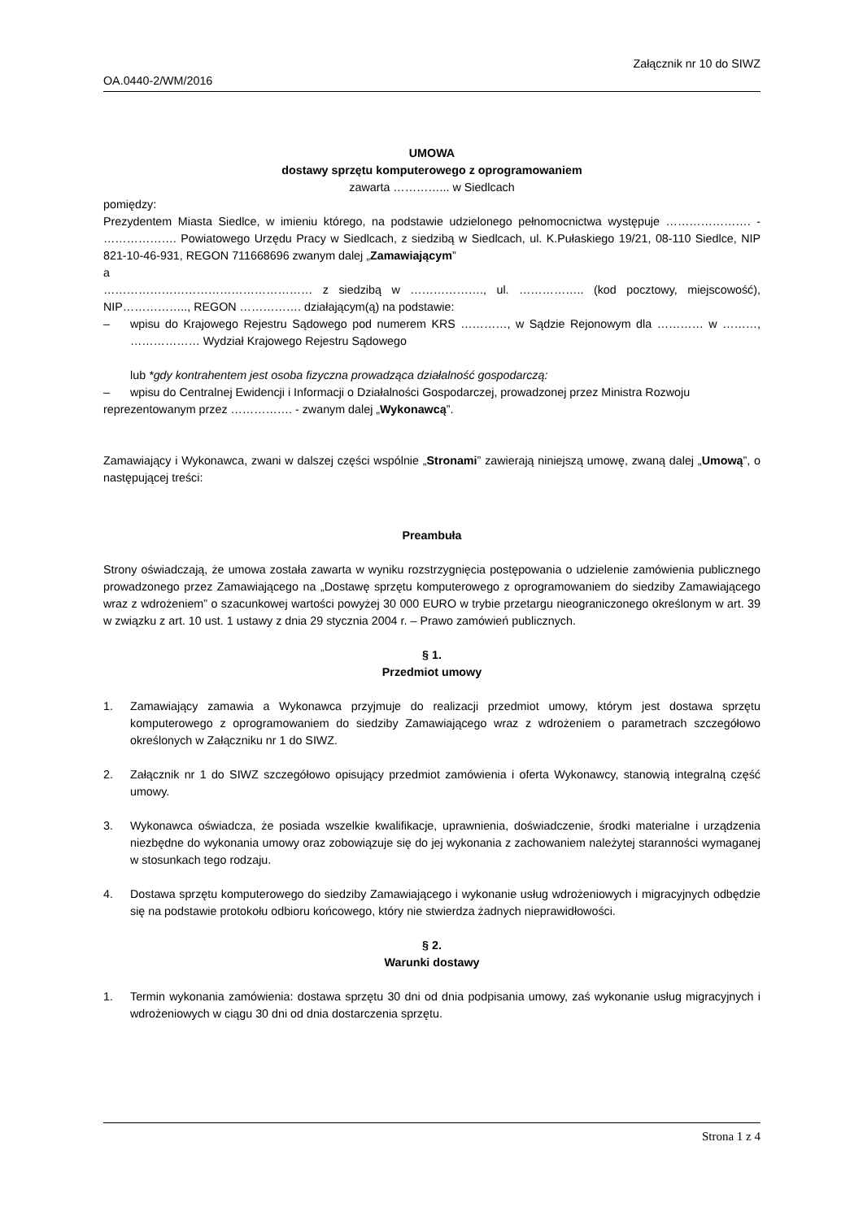Załącznik nr 10 do SIWZ
OA.0440-2/WM/2016
UMOWA
dostawy sprzętu komputerowego z oprogramowaniem
zawarta …………... w Siedlcach
pomiędzy:
Prezydentem Miasta Siedlce, w imieniu którego, na podstawie udzielonego pełnomocnictwa występuje …………………. - ………………. Powiatowego Urzędu Pracy w Siedlcach, z siedzibą w Siedlcach, ul. K.Pułaskiego 19/21, 08-110 Siedlce, NIP 821-10-46-931, REGON 711668696 zwanym dalej „Zamawiającym”
a
……………………………………………… z siedzibą w ………………., ul. …………….. (kod pocztowy, miejscowość), NIP…………….., REGON ……………. działającym(ą) na podstawie:
– wpisu do Krajowego Rejestru Sądowego pod numerem KRS …………, w Sądzie Rejonowym dla ………… w ………, ……………… Wydział Krajowego Rejestru Sądowego
lub *gdy kontrahentem jest osoba fizyczna prowadząca działalność gospodarczą:
– wpisu do Centralnej Ewidencji i Informacji o Działalności Gospodarczej, prowadzonej przez Ministra Rozwoju
reprezentowanym przez ……………. - zwanym dalej „Wykonawcą”.
Zamawiający i Wykonawca, zwani w dalszej części wspólnie „Stronami” zawierają niniejszą umowę, zwaną dalej „Umową”, o następującej treści:
Preambuła
Strony oświadczają, że umowa została zawarta w wyniku rozstrzygnięcia postępowania o udzielenie zamówienia publicznego prowadzonego przez Zamawiającego na „Dostawę sprzętu komputerowego z oprogramowaniem do siedziby Zamawiającego wraz z wdrożeniem” o szacunkowej wartości powyżej 30 000 EURO w trybie przetargu nieograniczonego określonym w art. 39 w związku z art. 10 ust. 1 ustawy z dnia 29 stycznia 2004 r. – Prawo zamówień publicznych.
§ 1.
Przedmiot umowy
1. Zamawiający zamawia a Wykonawca przyjmuje do realizacji przedmiot umowy, którym jest dostawa sprzętu komputerowego z oprogramowaniem do siedziby Zamawiającego wraz z wdrożeniem o parametrach szczegółowo określonych w Załączniku nr 1 do SIWZ.
2. Załącznik nr 1 do SIWZ szczegółowo opisujący przedmiot zamówienia i oferta Wykonawcy, stanowią integralną część umowy.
3. Wykonawca oświadcza, że posiada wszelkie kwalifikacje, uprawnienia, doświadczenie, środki materialne i urządzenia niezbędne do wykonania umowy oraz zobowiązuje się do jej wykonania z zachowaniem należytej staranności wymaganej w stosunkach tego rodzaju.
4. Dostawa sprzętu komputerowego do siedziby Zamawiającego i wykonanie usług wdrożeniowych i migracyjnych odbędzie się na podstawie protokołu odbioru końcowego, który nie stwierdza żadnych nieprawidłowości.
§ 2.
Warunki dostawy
1. Termin wykonania zamówienia: dostawa sprzętu 30 dni od dnia podpisania umowy, zaś wykonanie usług migracyjnych i wdrożeniowych w ciągu 30 dni od dnia dostarczenia sprzętu.
Strona 1 z 4